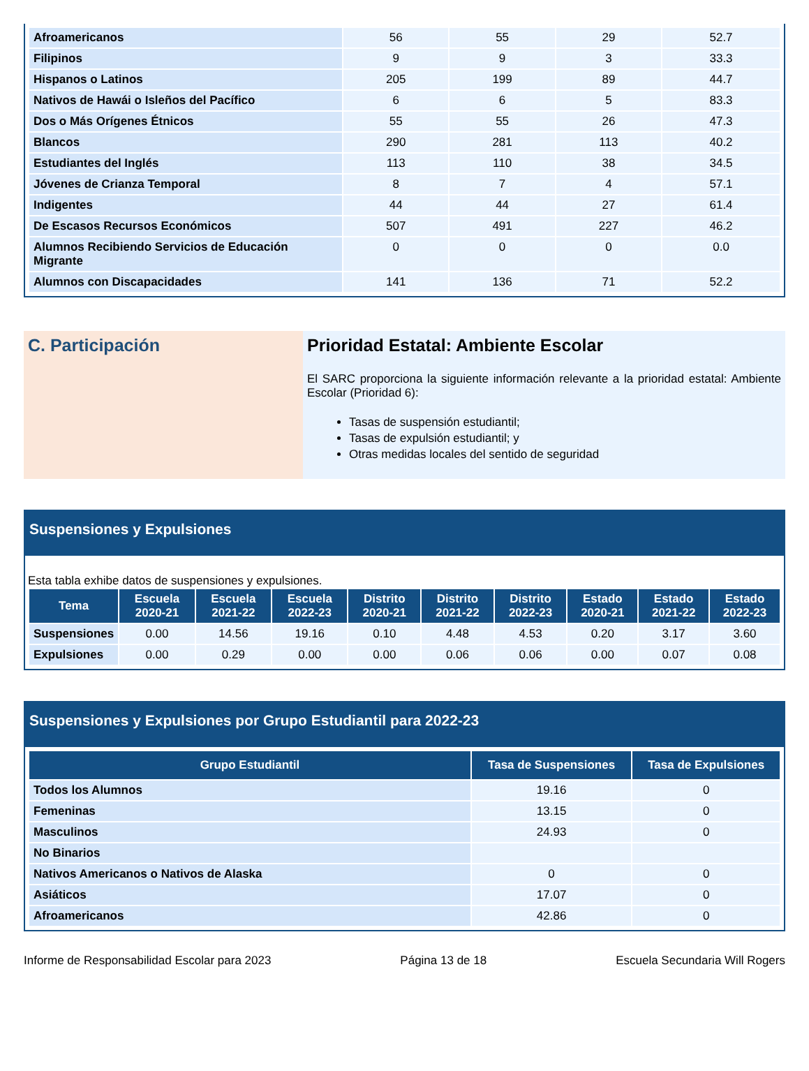| Afroamericanos | 56 | 55 | 29 | 52.7 |
| Filipinos | 9 | 9 | 3 | 33.3 |
| Hispanos o Latinos | 205 | 199 | 89 | 44.7 |
| Nativos de Hawái o Isleños del Pacífico | 6 | 6 | 5 | 83.3 |
| Dos o Más Orígenes Étnicos | 55 | 55 | 26 | 47.3 |
| Blancos | 290 | 281 | 113 | 40.2 |
| Estudiantes del Inglés | 113 | 110 | 38 | 34.5 |
| Jóvenes de Crianza Temporal | 8 | 7 | 4 | 57.1 |
| Indigentes | 44 | 44 | 27 | 61.4 |
| De Escasos Recursos Económicos | 507 | 491 | 227 | 46.2 |
| Alumnos Recibiendo Servicios de Educación Migrante | 0 | 0 | 0 | 0.0 |
| Alumnos con Discapacidades | 141 | 136 | 71 | 52.2 |
C. Participación Prioridad Estatal: Ambiente Escolar
El SARC proporciona la siguiente información relevante a la prioridad estatal: Ambiente Escolar (Prioridad 6):
Tasas de suspensión estudiantil;
Tasas de expulsión estudiantil; y
Otras medidas locales del sentido de seguridad
Suspensiones y Expulsiones
Esta tabla exhibe datos de suspensiones y expulsiones.
| Tema | Escuela 2020-21 | Escuela 2021-22 | Escuela 2022-23 | Distrito 2020-21 | Distrito 2021-22 | Distrito 2022-23 | Estado 2020-21 | Estado 2021-22 | Estado 2022-23 |
| --- | --- | --- | --- | --- | --- | --- | --- | --- | --- |
| Suspensiones | 0.00 | 14.56 | 19.16 | 0.10 | 4.48 | 4.53 | 0.20 | 3.17 | 3.60 |
| Expulsiones | 0.00 | 0.29 | 0.00 | 0.00 | 0.06 | 0.06 | 0.00 | 0.07 | 0.08 |
Suspensiones y Expulsiones por Grupo Estudiantil para 2022-23
| Grupo Estudiantil | Tasa de Suspensiones | Tasa de Expulsiones |
| --- | --- | --- |
| Todos los Alumnos | 19.16 | 0 |
| Femeninas | 13.15 | 0 |
| Masculinos | 24.93 | 0 |
| No Binarios | | |
| Nativos Americanos o Nativos de Alaska | 0 | 0 |
| Asiáticos | 17.07 | 0 |
| Afroamericanos | 42.86 | 0 |
Informe de Responsabilidad Escolar para 2023 Página 13 de 18 Escuela Secundaria Will Rogers